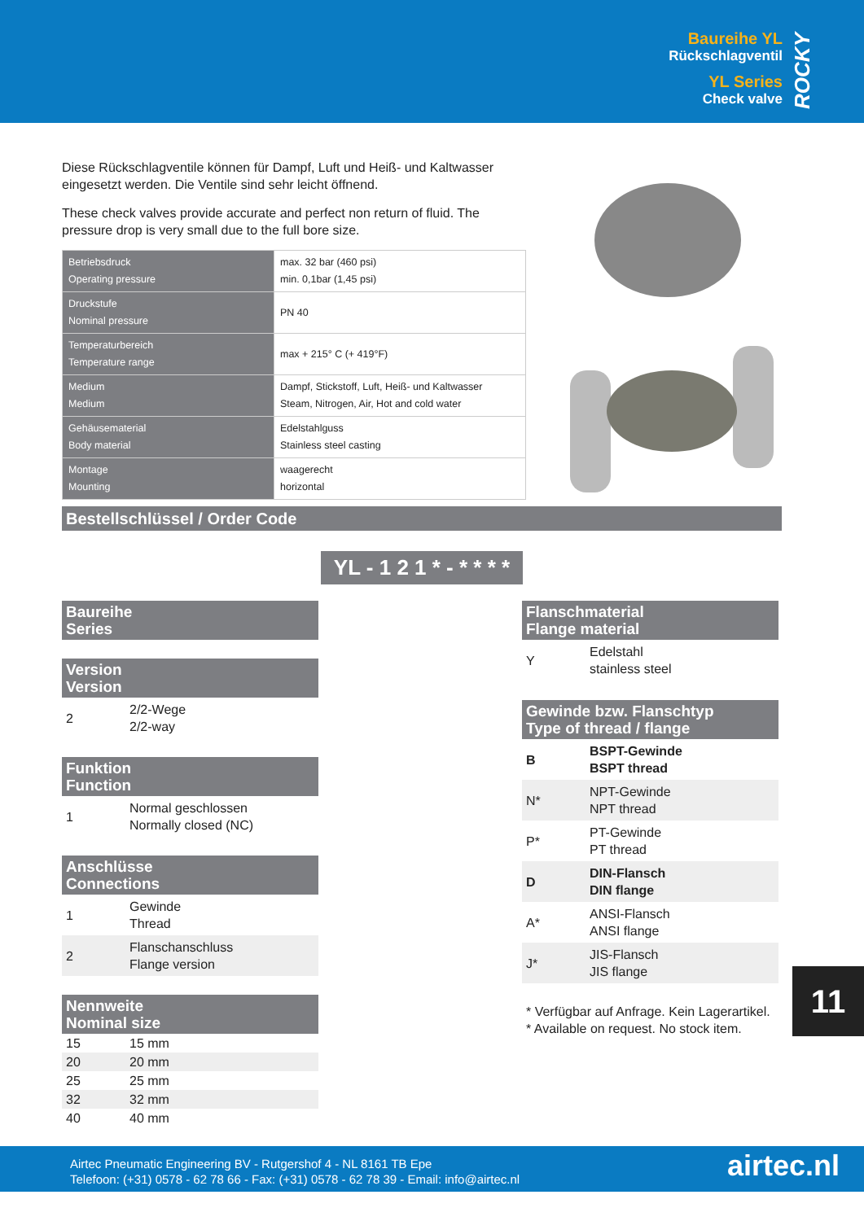Baureihe YL
Rückschlagventil
YL Series
Check valve
ROCKY
Diese Rückschlagventile können für Dampf, Luft und Heiß- und Kaltwasser eingesetzt werden. Die Ventile sind sehr leicht öffnend.
These check valves provide accurate and perfect non return of fluid. The pressure drop is very small due to the full bore size.
| Betriebsdruck Operating pressure | max. 32 bar (460 psi) min. 0,1bar (1,45 psi) |
| Druckstufe Nominal pressure | PN 40 |
| Temperaturbereich Temperature range | max + 215° C (+ 419°F) |
| Medium Medium | Dampf, Stickstoff, Luft, Heiß- und Kaltwasser Steam, Nitrogen, Air, Hot and cold water |
| Gehäusematerial Body material | Edelstahlguss Stainless steel casting |
| Montage Mounting | waagerecht horizontal |
Bestellschlüssel / Order Code
YL - 1 2 1 * - * * * *
Baureihe
Series
Version
Version
2 2/2-Wege
2/2-way
Funktion
Function
1 Normal geschlossen
Normally closed (NC)
Anschlüsse
Connections
1 Gewinde
Thread
2 Flanschanschluss
Flange version
Nennweite
Nominal size
15 15 mm
20 20 mm
25 25 mm
32 32 mm
40 40 mm
Flanschmaterial
Flange material
Y Edelstahl
stainless steel
Gewinde bzw. Flanschtyp
Type of thread / flange
B BSPT-Gewinde
BSPT thread
N* NPT-Gewinde
NPT thread
P* PT-Gewinde
PT thread
D DIN-Flansch
DIN flange
A* ANSI-Flansch
ANSI flange
J* JIS-Flansch
JIS flange
* Verfügbar auf Anfrage. Kein Lagerartikel.
* Available on request. No stock item.
11
Airtec Pneumatic Engineering BV - Rutgershof 4 - NL 8161 TB Epe
Telefoon: (+31) 0578 - 62 78 66 - Fax: (+31) 0578 - 62 78 39 - Email: info@airtec.nl
airtec.nl